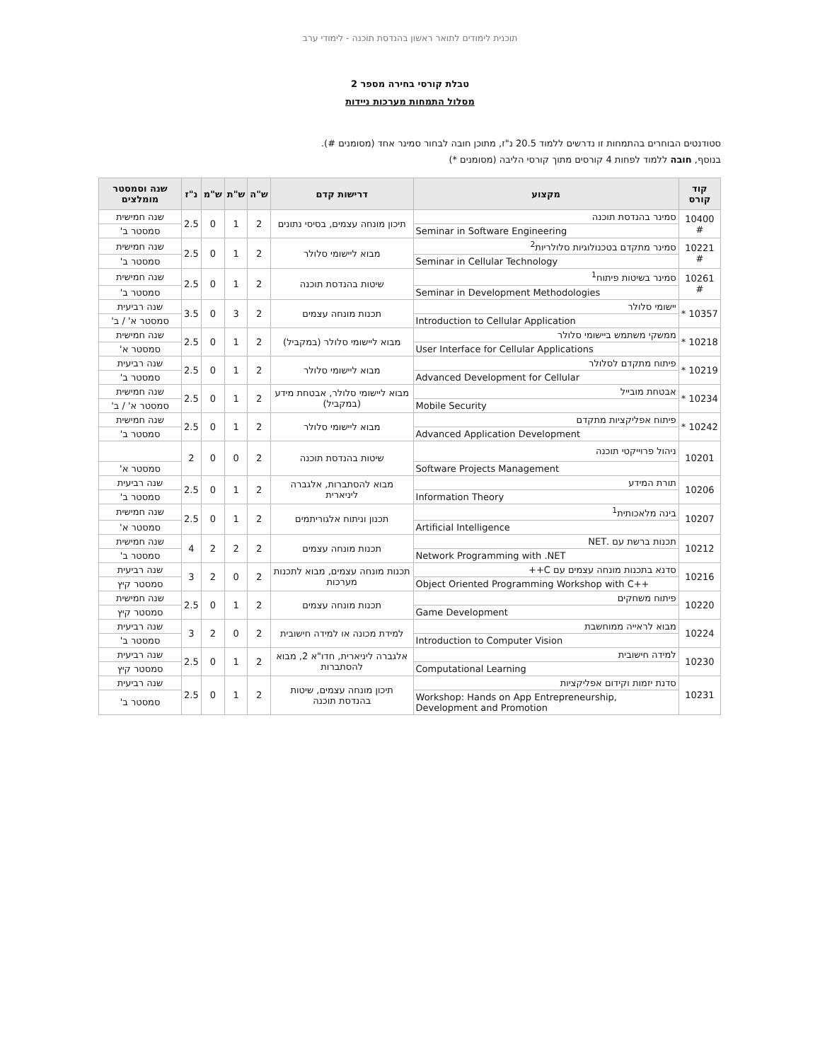תוכנית לימודים לתואר ראשון בהנדסת תוכנה - לימודי ערב
טבלת קורסי בחירה מספר 2
מסלול התמחות מערכות ניידות
סטודנטים הבוחרים בהתמחות זו נדרשים ללמוד 20.5 נ"ז, מתוכן חובה לבחור סמינר אחד (מסומנים #).
בנוסף, חובה ללמוד לפחות 4 קורסים מתוך קורסי הליבה (מסומנים *)
| קוד קורס | מקצוע | דרישות קדם | ש"ה | ש"ת | ש"מ | נ"ז | שנה וסמסטר מומלצים |
| --- | --- | --- | --- | --- | --- | --- | --- |
| 10400 # | סמינר בהנדסת תוכנה | תיכון מונחה עצמים, בסיסי נתונים | 2 | 1 | 0 | 2.5 | שנה חמישית |
| | Seminar in Software Engineering | | | | | | סמסטר ב' |
| 10221 # | סמינר מתקדם בטכנולוגיות סלולריות<sup>2</sup> | מבוא ליישומי סלולר | 2 | 1 | 0 | 2.5 | שנה חמישית |
| | Seminar in Cellular Technology | | | | | | סמסטר ב' |
| 10261 # | סמינר בשיטות פיתוח<sup>1</sup> | שיטות בהנדסת תוכנה | 2 | 1 | 0 | 2.5 | שנה חמישית |
| | Seminar in Development Methodologies | | | | | | סמסטר ב' |
| 10357 * | יישומי סלולר | תכנות מונחה עצמים | 2 | 3 | 0 | 3.5 | שנה רביעית |
| | Introduction to Cellular Application | | | | | | סמסטר א' / ב' |
| 10218 * | ממשקי משתמש ביישומי סלולר | מבוא ליישומי סלולר (במקביל) | 2 | 1 | 0 | 2.5 | שנה חמישית |
| | User Interface for Cellular Applications | | | | | | סמסטר א' |
| 10219 * | פיתוח מתקדם לסלולר | מבוא ליישומי סלולר | 2 | 1 | 0 | 2.5 | שנה רביעית |
| | Advanced Development for Cellular | | | | | | סמסטר ב' |
| 10234 * | אבטחת מובייל | מבוא ליישומי סלולר, אבטחת מידע (במקביל) | 2 | 1 | 0 | 2.5 | שנה חמישית |
| | Mobile Security | | | | | | סמסטר א' / ב' |
| 10242 * | פיתוח אפליקציות מתקדם | מבוא ליישומי סלולר | 2 | 1 | 0 | 2.5 | שנה חמישית |
| | Advanced Application Development | | | | | | סמסטר ב' |
| 10201 | ניהול פרוייקטי תוכנה | שיטות בהנדסת תוכנה | 2 | 0 | 0 | 2 | |
| | Software Projects Management | | | | | | סמסטר א' |
| 10206 | תורת המידע | מבוא להסתברות, אלגברה ליניארית | 2 | 1 | 0 | 2.5 | שנה רביעית |
| | Information Theory | | | | | | סמסטר ב' |
| 10207 | בינה מלאכותית<sup>1</sup> | תכנון וניתוח אלגוריתמים | 2 | 1 | 0 | 2.5 | שנה חמישית |
| | Artificial Intelligence | | | | | | סמסטר א' |
| 10212 | תכנות ברשת עם .NET | תכנות מונחה עצמים | 2 | 2 | 2 | 4 | שנה חמישית |
| | Network Programming with .NET | | | | | | סמסטר ב' |
| 10216 | סדנא בתכנות מונחה עצמים עם C++ | תכנות מונחה עצמים, מבוא לתכנות מערכות | 2 | 0 | 2 | 3 | שנה רביעית |
| | Object Oriented Programming Workshop with C++ | | | | | | סמסטר קיץ |
| 10220 | פיתוח משחקים | תכנות מונחה עצמים | 2 | 1 | 0 | 2.5 | שנה חמישית |
| | Game Development | | | | | | סמסטר קיץ |
| 10224 | מבוא לראייה ממוחשבת | למידת מכונה או למידה חישובית | 2 | 0 | 2 | 3 | שנה רביעית |
| | Introduction to Computer Vision | | | | | | סמסטר ב' |
| 10230 | למידה חישובית | אלגברה ליניארית, חדו"א 2, מבוא להסתברות | 2 | 1 | 0 | 2.5 | שנה רביעית |
| | Computational Learning | | | | | | סמסטר קיץ |
| 10231 | סדנת יזמות וקידום אפליקציות | תיכון מונחה עצמים, שיטות בהנדסת תוכנה | 2 | 1 | 0 | 2.5 | שנה רביעית |
| | Workshop: Hands on App Entrepreneurship, Development and Promotion | | | | | | סמסטר ב' |